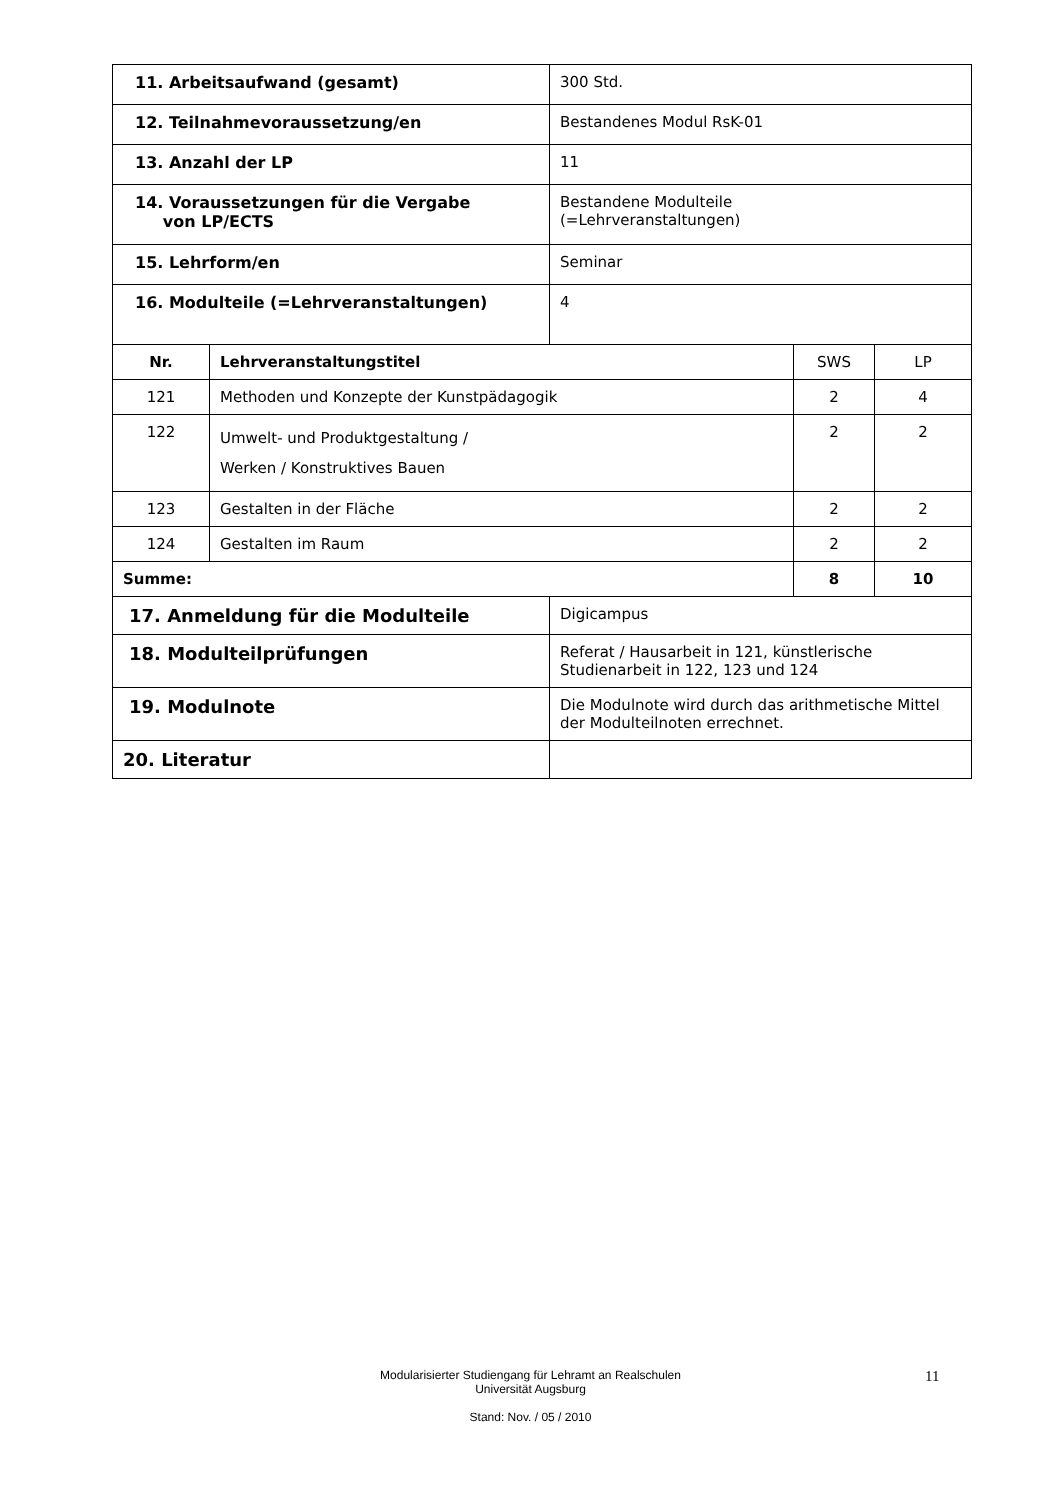| 11. Arbeitsaufwand (gesamt) | | 300 Std. | | |
| 12. Teilnahmevoraussetzung/en | | Bestandenes Modul RsK-01 | | |
| 13. Anzahl der LP | | 11 | | |
| 14. Voraussetzungen für die Vergabe von LP/ECTS | | Bestandene Modulteile (=Lehrveranstaltungen) | | |
| 15. Lehrform/en | | Seminar | | |
| 16. Modulteile (=Lehrveranstaltungen) | | 4 | | |
| Nr. | Lehrveranstaltungstitel | | SWS | LP |
| 121 | Methoden und Konzepte der Kunstpädagogik | | 2 | 4 |
| 122 | Umwelt- und Produktgestaltung / Werken / Konstruktives Bauen | | 2 | 2 |
| 123 | Gestalten in der Fläche | | 2 | 2 |
| 124 | Gestalten im Raum | | 2 | 2 |
| Summe: | | | 8 | 10 |
| 17. Anmeldung für die Modulteile | | Digicampus | | |
| 18. Modulteilprüfungen | | Referat / Hausarbeit in 121, künstlerische Studienarbeit in 122, 123 und 124 | | |
| 19. Modulnote | | Die Modulnote wird durch das arithmetische Mittel der Modulteilnoten errechnet. | | |
| 20. Literatur | | | | |
Modularisierter Studiengang für Lehramt an Realschulen
Universität Augsburg
Stand: Nov. / 05 / 2010
11